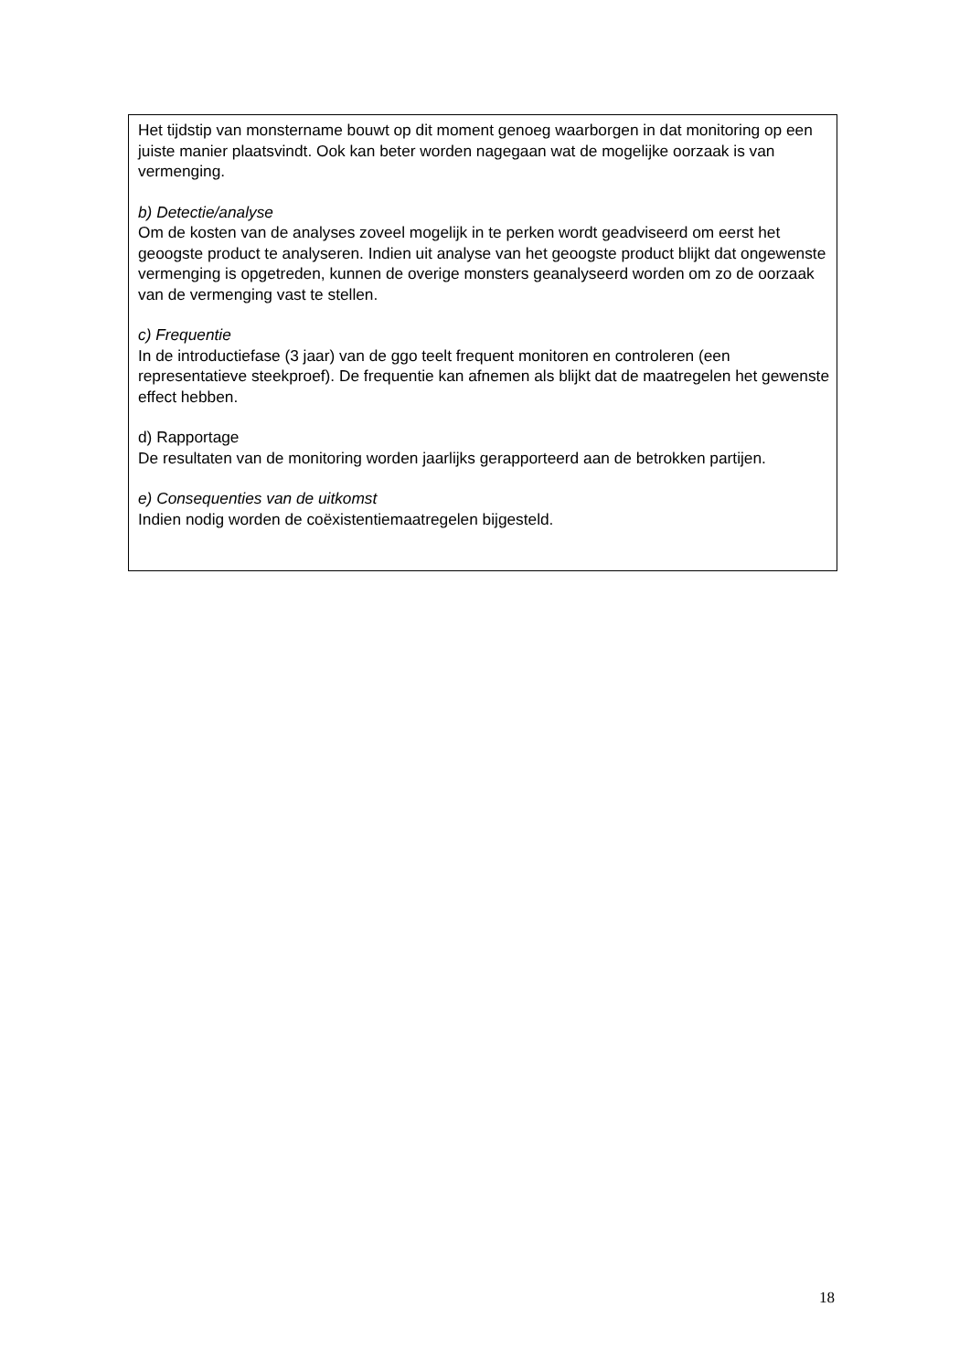Het tijdstip van monstername bouwt op dit moment genoeg waarborgen in dat monitoring op een juiste manier plaatsvindt. Ook kan beter worden nagegaan wat de mogelijke oorzaak is van vermenging.
b) Detectie/analyse
Om de kosten van de analyses zoveel mogelijk in te perken wordt geadviseerd om eerst het geoogste product te analyseren. Indien uit analyse van het geoogste product blijkt dat ongewenste vermenging is opgetreden, kunnen de overige monsters geanalyseerd worden om zo de oorzaak van de vermenging vast te stellen.
c) Frequentie
In de introductiefase (3 jaar) van de ggo teelt frequent monitoren en controleren (een representatieve steekproef). De frequentie kan afnemen als blijkt dat de maatregelen het gewenste effect hebben.
d) Rapportage
De resultaten van de monitoring worden jaarlijks gerapporteerd aan de betrokken partijen.
e) Consequenties van de uitkomst
Indien nodig worden de coëxistentiemaatregelen bijgesteld.
18